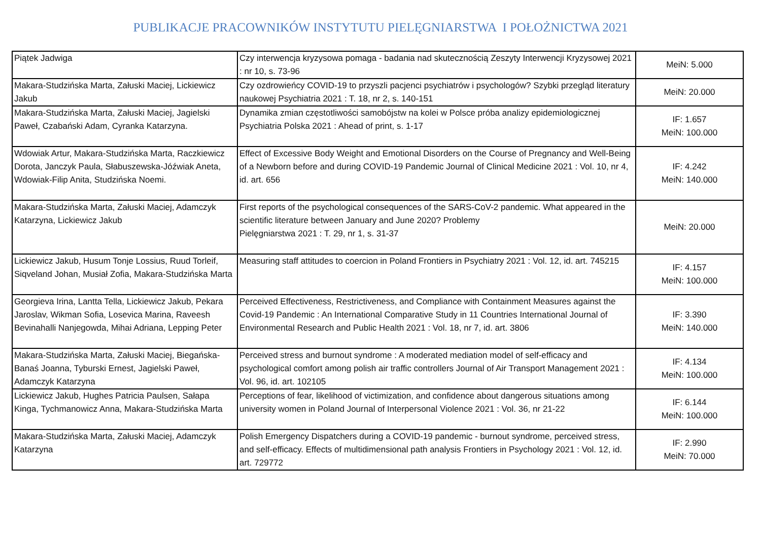PUBLIKACJE PRACOWNIKÓW INSTYTUTU PIELĘGNIARSTWA I POŁOŻNICTWA 2021
| Piątek Jadwiga | Czy interwencja kryzysowa pomaga - badania nad skutecznością Zeszyty Interwencji Kryzysowej 2021 : nr 10, s. 73-96 | MeiN: 5.000 |
| Makara-Studzińska Marta, Załuski Maciej, Lickiewicz Jakub | Czy ozdrowieńcy COVID-19 to przyszli pacjenci psychiatrów i psychologów? Szybki przegląd literatury naukowej Psychiatria 2021 : T. 18, nr 2, s. 140-151 | MeiN: 20.000 |
| Makara-Studzińska Marta, Załuski Maciej, Jagielski Paweł, Czabański Adam, Cyranka Katarzyna. | Dynamika zmian częstotliwości samobójstw na kolei w Polsce próba analizy epidemiologicznej Psychiatria Polska 2021 : Ahead of print, s. 1-17 | IF: 1.657 MeiN: 100.000 |
| Wdowiak Artur, Makara-Studzińska Marta, Raczkiewicz Dorota, Janczyk Paula, Słabuszewska-Jóźwiak Aneta, Wdowiak-Filip Anita, Studzińska Noemi. | Effect of Excessive Body Weight and Emotional Disorders on the Course of Pregnancy and Well-Being of a Newborn before and during COVID-19 Pandemic Journal of Clinical Medicine 2021 : Vol. 10, nr 4, id. art. 656 | IF: 4.242 MeiN: 140.000 |
| Makara-Studzińska Marta, Załuski Maciej, Adamczyk Katarzyna, Lickiewicz Jakub | First reports of the psychological consequences of the SARS-CoV-2 pandemic. What appeared in the scientific literature between January and June 2020? Problemy Pielęgniarstwa 2021 : T. 29, nr 1, s. 31-37 | MeiN: 20.000 |
| Lickiewicz Jakub, Husum Tonje Lossius, Ruud Torleif, Siqveland Johan, Musiał Zofia, Makara-Studzińska Marta | Measuring staff attitudes to coercion in Poland Frontiers in Psychiatry 2021 : Vol. 12, id. art. 745215 | IF: 4.157 MeiN: 100.000 |
| Georgieva Irina, Lantta Tella, Lickiewicz Jakub, Pekara Jaroslav, Wikman Sofia, Losevica Marina, Raveesh Bevinahalli Nanjegowda, Mihai Adriana, Lepping Peter | Perceived Effectiveness, Restrictiveness, and Compliance with Containment Measures against the Covid-19 Pandemic : An International Comparative Study in 11 Countries International Journal of Environmental Research and Public Health 2021 : Vol. 18, nr 7, id. art. 3806 | IF: 3.390 MeiN: 140.000 |
| Makara-Studzińska Marta, Załuski Maciej, Biegańska-Banaś Joanna, Tyburski Ernest, Jagielski Paweł, Adamczyk Katarzyna | Perceived stress and burnout syndrome : A moderated mediation model of self-efficacy and psychological comfort among polish air traffic controllers Journal of Air Transport Management 2021 : Vol. 96, id. art. 102105 | IF: 4.134 MeiN: 100.000 |
| Lickiewicz Jakub, Hughes Patricia Paulsen, Sałapa Kinga, Tychmanowicz Anna, Makara-Studzińska Marta | Perceptions of fear, likelihood of victimization, and confidence about dangerous situations among university women in Poland Journal of Interpersonal Violence 2021 : Vol. 36, nr 21-22 | IF: 6.144 MeiN: 100.000 |
| Makara-Studzińska Marta, Załuski Maciej, Adamczyk Katarzyna | Polish Emergency Dispatchers during a COVID-19 pandemic - burnout syndrome, perceived stress, and self-efficacy. Effects of multidimensional path analysis Frontiers in Psychology 2021 : Vol. 12, id. art. 729772 | IF: 2.990 MeiN: 70.000 |